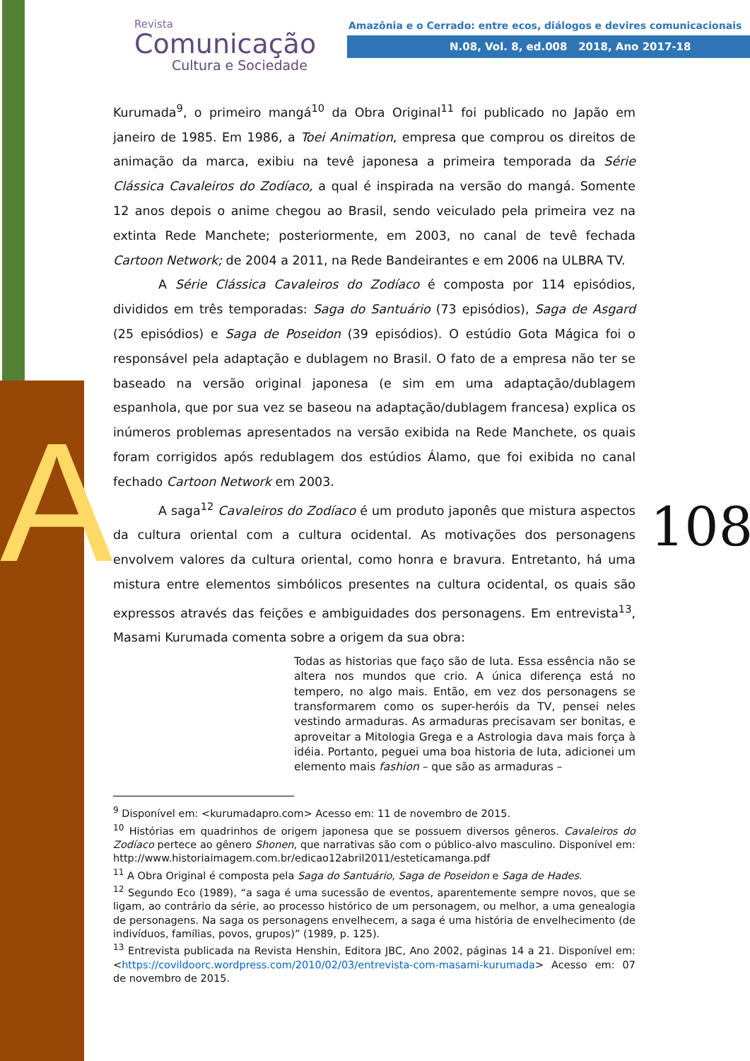A
Revista
Comunicação
Cultura e Sociedade
Amazônia e o Cerrado: entre ecos, diálogos e devires comunicacionais
N.08, Vol. 8, ed.008 2018, Ano 2017-18
108
Kurumada<sup>9</sup>, o primeiro mangá<sup>10</sup> da Obra Original<sup>11</sup> foi publicado no Japão em janeiro de 1985. Em 1986, a Toei Animation, empresa que comprou os direitos de animação da marca, exibiu na tevê japonesa a primeira temporada da Série Clássica Cavaleiros do Zodíaco, a qual é inspirada na versão do mangá. Somente 12 anos depois o anime chegou ao Brasil, sendo veiculado pela primeira vez na extinta Rede Manchete; posteriormente, em 2003, no canal de tevê fechada Cartoon Network; de 2004 a 2011, na Rede Bandeirantes e em 2006 na ULBRA TV.
A Série Clássica Cavaleiros do Zodíaco é composta por 114 episódios, divididos em três temporadas: Saga do Santuário (73 episódios), Saga de Asgard (25 episódios) e Saga de Poseidon (39 episódios). O estúdio Gota Mágica foi o responsável pela adaptação e dublagem no Brasil. O fato de a empresa não ter se baseado na versão original japonesa (e sim em uma adaptação/dublagem espanhola, que por sua vez se baseou na adaptação/dublagem francesa) explica os inúmeros problemas apresentados na versão exibida na Rede Manchete, os quais foram corrigidos após redublagem dos estúdios Álamo, que foi exibida no canal fechado Cartoon Network em 2003.
A saga<sup>12</sup> Cavaleiros do Zodíaco é um produto japonês que mistura aspectos da cultura oriental com a cultura ocidental. As motivações dos personagens envolvem valores da cultura oriental, como honra e bravura. Entretanto, há uma mistura entre elementos simbólicos presentes na cultura ocidental, os quais são expressos através das feições e ambiguidades dos personagens. Em entrevista<sup>13</sup>, Masami Kurumada comenta sobre a origem da sua obra:
Todas as historias que faço são de luta. Essa essência não se altera nos mundos que crio. A única diferença está no tempero, no algo mais. Então, em vez dos personagens se transformarem como os super-heróis da TV, pensei neles vestindo armaduras. As armaduras precisavam ser bonitas, e aproveitar a Mitologia Grega e a Astrologia dava mais força à idéia. Portanto, peguei uma boa historia de luta, adicionei um elemento mais fashion – que são as armaduras –
<sup>9</sup> Disponível em: <kurumadapro.com> Acesso em: 11 de novembro de 2015.
<sup>10</sup> Histórias em quadrinhos de origem japonesa que se possuem diversos gêneros. Cavaleiros do Zodíaco pertece ao gênero Shonen, que narrativas são com o público-alvo masculino. Disponível em: http://www.historiaimagem.com.br/edicao12abril2011/esteticamanga.pdf
<sup>11</sup> A Obra Original é composta pela Saga do Santuário, Saga de Poseidon e Saga de Hades.
<sup>12</sup> Segundo Eco (1989), “a saga é uma sucessão de eventos, aparentemente sempre novos, que se ligam, ao contrário da série, ao processo histórico de um personagem, ou melhor, a uma genealogia de personagens. Na saga os personagens envelhecem, a saga é uma história de envelhecimento (de indivíduos, famílias, povos, grupos)” (1989, p. 125).
<sup>13</sup> Entrevista publicada na Revista Henshin, Editora JBC, Ano 2002, páginas 14 a 21. Disponível em: <https://covildoorc.wordpress.com/2010/02/03/entrevista-com-masami-kurumada> Acesso em: 07 de novembro de 2015.